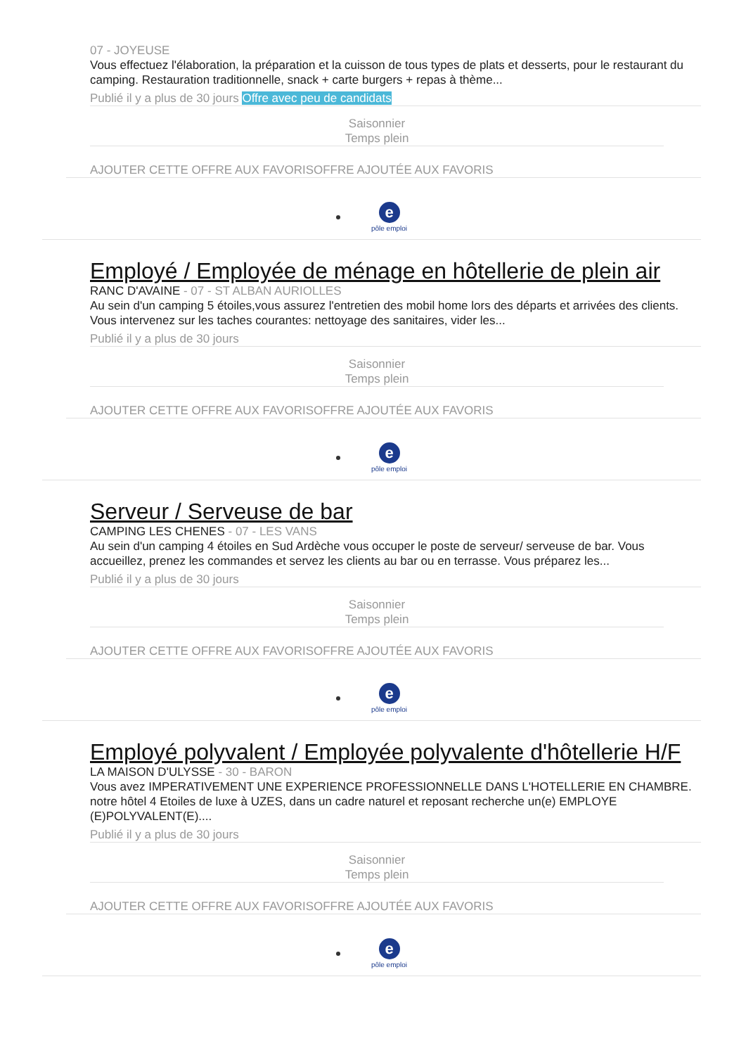07 - JOYEUSE
Vous effectuez l'élaboration, la préparation et la cuisson de tous types de plats et desserts, pour le restaurant du camping. Restauration traditionnelle, snack + carte burgers + repas à thème...
Publié il y a plus de 30 jours Offre avec peu de candidats
Saisonnier
Temps plein
AJOUTER CETTE OFFRE AUX FAVORISOFFRE AJOUTÉE AUX FAVORIS
epôle emploi
Employé / Employée de ménage en hôtellerie de plein air
RANC D'AVAINE - 07 - ST ALBAN AURIOLLES
Au sein d'un camping 5 étoiles,vous assurez l'entretien des mobil home lors des départs et arrivées des clients. Vous intervenez sur les taches courantes: nettoyage des sanitaires, vider les...
Publié il y a plus de 30 jours
Saisonnier
Temps plein
AJOUTER CETTE OFFRE AUX FAVORISOFFRE AJOUTÉE AUX FAVORIS
epôle emploi
Serveur / Serveuse de bar
CAMPING LES CHENES - 07 - LES VANS
Au sein d'un camping 4 étoiles en Sud Ardèche vous occuper le poste de serveur/ serveuse de bar. Vous accueillez, prenez les commandes et servez les clients au bar ou en terrasse. Vous préparez les...
Publié il y a plus de 30 jours
Saisonnier
Temps plein
AJOUTER CETTE OFFRE AUX FAVORISOFFRE AJOUTÉE AUX FAVORIS
epôle emploi
Employé polyvalent / Employée polyvalente d'hôtellerie H/F
LA MAISON D'ULYSSE - 30 - BARON
Vous avez IMPERATIVEMENT UNE EXPERIENCE PROFESSIONNELLE DANS L'HOTELLERIE EN CHAMBRE. notre hôtel 4 Etoiles de luxe à UZES, dans un cadre naturel et reposant recherche un(e) EMPLOYE (E)POLYVALENT(E)....
Publié il y a plus de 30 jours
Saisonnier
Temps plein
AJOUTER CETTE OFFRE AUX FAVORISOFFRE AJOUTÉE AUX FAVORIS
epôle emploi